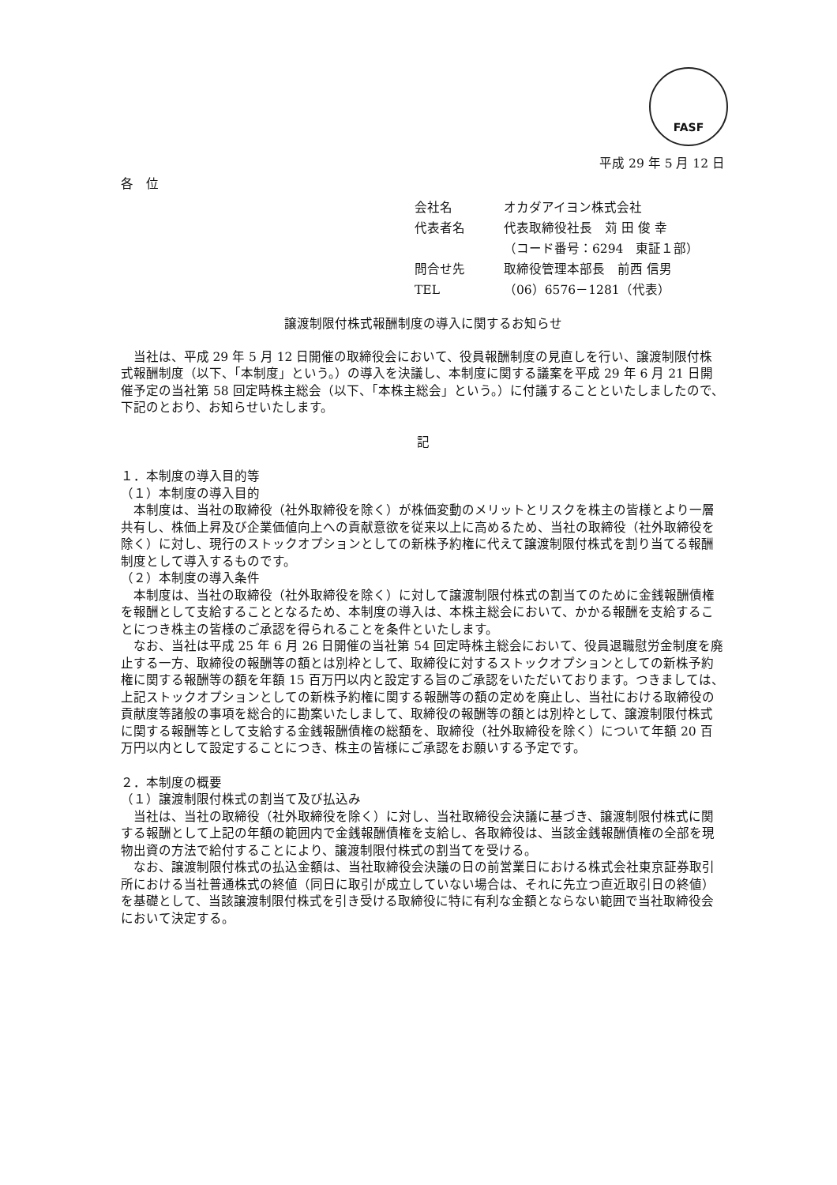FASF
平成 29 年 5 月 12 日
各　位
| 会社名 | オカダアイヨン株式会社 |
| 代表者名 | 代表取締役社長 苅 田 俊 幸 |
| | （コード番号：6294 東証１部） |
| 問合せ先 | 取締役管理本部長 前西 信男 |
| TEL | （06）6576－1281（代表） |
譲渡制限付株式報酬制度の導入に関するお知らせ
当社は、平成 29 年 5 月 12 日開催の取締役会において、役員報酬制度の見直しを行い、譲渡制限付株式報酬制度（以下、「本制度」という。）の導入を決議し、本制度に関する議案を平成 29 年 6 月 21 日開催予定の当社第 58 回定時株主総会（以下、「本株主総会」という。）に付議することといたしましたので、下記のとおり、お知らせいたします。
記
１．本制度の導入目的等
（１）本制度の導入目的
本制度は、当社の取締役（社外取締役を除く）が株価変動のメリットとリスクを株主の皆様とより一層共有し、株価上昇及び企業価値向上への貢献意欲を従来以上に高めるため、当社の取締役（社外取締役を除く）に対し、現行のストックオプションとしての新株予約権に代えて譲渡制限付株式を割り当てる報酬制度として導入するものです。
（２）本制度の導入条件
本制度は、当社の取締役（社外取締役を除く）に対して譲渡制限付株式の割当てのために金銭報酬債権を報酬として支給することとなるため、本制度の導入は、本株主総会において、かかる報酬を支給することにつき株主の皆様のご承認を得られることを条件といたします。
なお、当社は平成 25 年 6 月 26 日開催の当社第 54 回定時株主総会において、役員退職慰労金制度を廃止する一方、取締役の報酬等の額とは別枠として、取締役に対するストックオプションとしての新株予約権に関する報酬等の額を年額 15 百万円以内と設定する旨のご承認をいただいております。つきましては、上記ストックオプションとしての新株予約権に関する報酬等の額の定めを廃止し、当社における取締役の貢献度等諸般の事項を総合的に勘案いたしまして、取締役の報酬等の額とは別枠として、譲渡制限付株式に関する報酬等として支給する金銭報酬債権の総額を、取締役（社外取締役を除く）について年額 20 百万円以内として設定することにつき、株主の皆様にご承認をお願いする予定です。
２．本制度の概要
（１）譲渡制限付株式の割当て及び払込み
当社は、当社の取締役（社外取締役を除く）に対し、当社取締役会決議に基づき、譲渡制限付株式に関する報酬として上記の年額の範囲内で金銭報酬債権を支給し、各取締役は、当該金銭報酬債権の全部を現物出資の方法で給付することにより、譲渡制限付株式の割当てを受ける。
なお、譲渡制限付株式の払込金額は、当社取締役会決議の日の前営業日における株式会社東京証券取引所における当社普通株式の終値（同日に取引が成立していない場合は、それに先立つ直近取引日の終値）を基礎として、当該譲渡制限付株式を引き受ける取締役に特に有利な金額とならない範囲で当社取締役会において決定する。